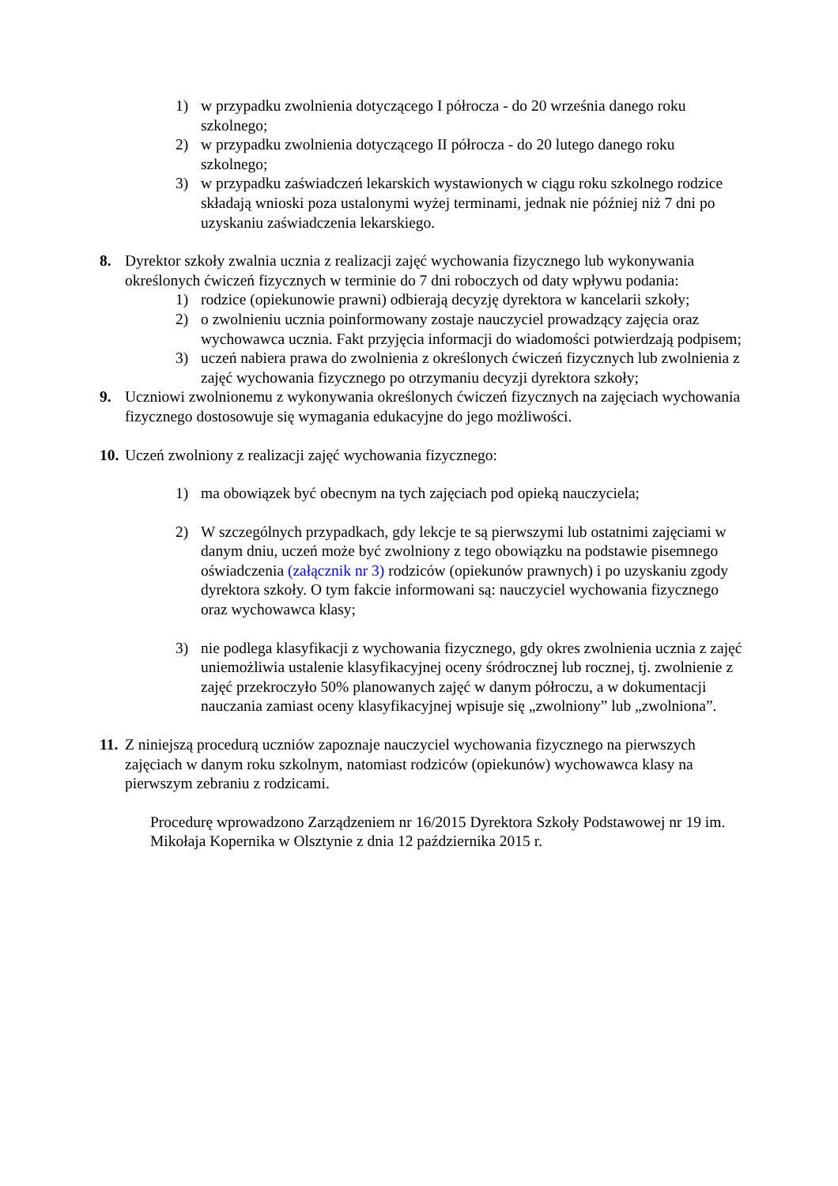1) w przypadku zwolnienia dotyczącego I półrocza - do 20 września danego roku szkolnego;
2) w przypadku zwolnienia dotyczącego II półrocza - do 20 lutego danego roku szkolnego;
3) w przypadku zaświadczeń lekarskich wystawionych w ciągu roku szkolnego rodzice składają wnioski poza ustalonymi wyżej terminami, jednak nie później niż 7 dni po uzyskaniu zaświadczenia lekarskiego.
8. Dyrektor szkoły zwalnia ucznia z realizacji zajęć wychowania fizycznego lub wykonywania określonych ćwiczeń fizycznych w terminie do 7 dni roboczych od daty wpływu podania:
1) rodzice (opiekunowie prawni) odbierają decyzję dyrektora w kancelarii szkoły;
2) o zwolnieniu ucznia poinformowany zostaje nauczyciel prowadzący zajęcia oraz wychowawca ucznia. Fakt przyjęcia informacji do wiadomości potwierdzają podpisem;
3) uczeń nabiera prawa do zwolnienia z określonych ćwiczeń fizycznych lub zwolnienia z zajęć wychowania fizycznego po otrzymaniu decyzji dyrektora szkoły;
9. Uczniowi zwolnionemu z wykonywania określonych ćwiczeń fizycznych na zajęciach wychowania fizycznego dostosowuje się wymagania edukacyjne do jego możliwości.
10. Uczeń zwolniony z realizacji zajęć wychowania fizycznego:
1) ma obowiązek być obecnym na tych zajęciach pod opieką nauczyciela;
2) W szczególnych przypadkach, gdy lekcje te są pierwszymi lub ostatnimi zajęciami w danym dniu, uczeń może być zwolniony z tego obowiązku na podstawie pisemnego oświadczenia (załącznik nr 3) rodziców (opiekunów prawnych) i po uzyskaniu zgody dyrektora szkoły. O tym fakcie informowani są: nauczyciel wychowania fizycznego oraz wychowawca klasy;
3) nie podlega klasyfikacji z wychowania fizycznego, gdy okres zwolnienia ucznia z zajęć uniemożliwia ustalenie klasyfikacyjnej oceny śródrocznej lub rocznej, tj. zwolnienie z zajęć przekroczyło 50% planowanych zajęć w danym półroczu, a w dokumentacji nauczania zamiast oceny klasyfikacyjnej wpisuje się „zwolniony” lub „zwolniona”.
11. Z niniejszą procedurą uczniów zapoznaje nauczyciel wychowania fizycznego na pierwszych zajęciach w danym roku szkolnym, natomiast rodziców (opiekunów) wychowawca klasy na pierwszym zebraniu z rodzicami.
Procedurę wprowadzono Zarządzeniem nr 16/2015 Dyrektora Szkoły Podstawowej nr 19 im. Mikołaja Kopernika w Olsztynie z dnia 12 października 2015 r.